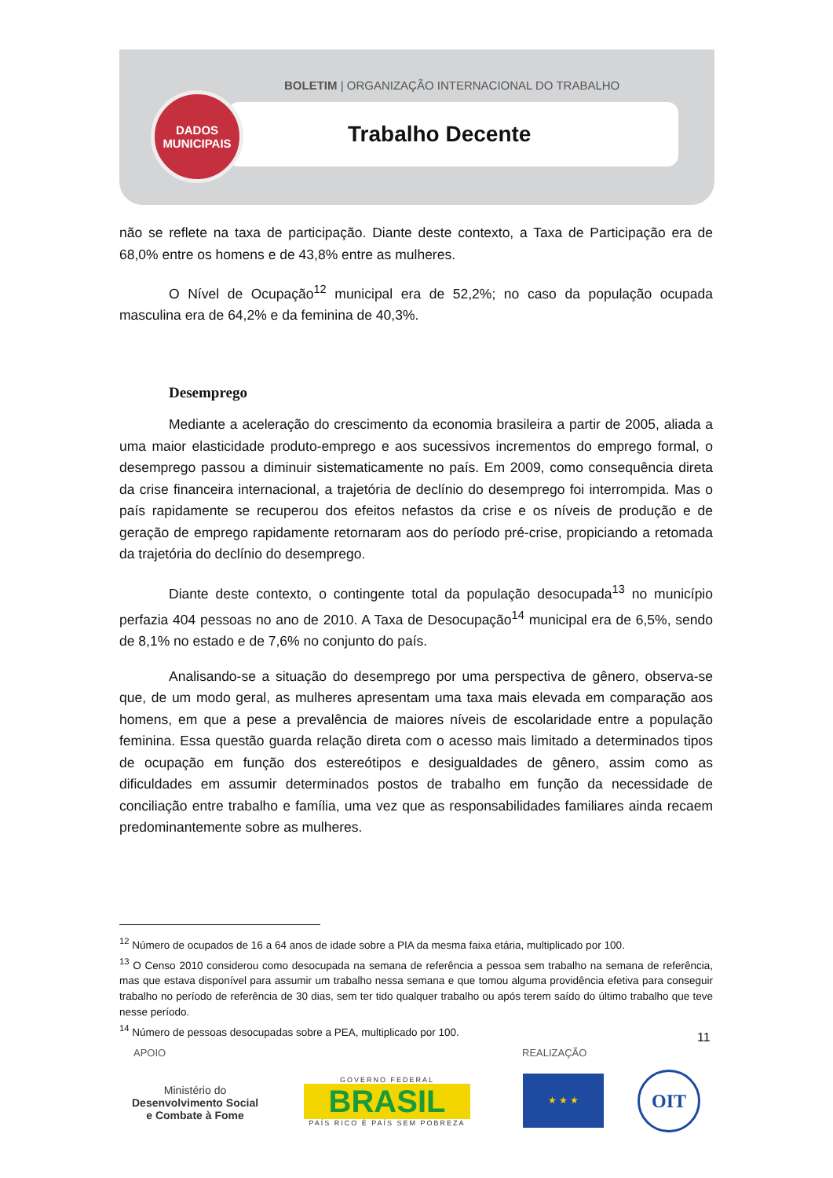BOLETIM | ORGANIZAÇÃO INTERNACIONAL DO TRABALHO
DADOS
MUNICIPAIS
Trabalho Decente
não se reflete na taxa de participação. Diante deste contexto, a Taxa de Participação era de 68,0% entre os homens e de 43,8% entre as mulheres.
O Nível de Ocupação<sup>12</sup> municipal era de 52,2%; no caso da população ocupada masculina era de 64,2% e da feminina de 40,3%.
Desemprego
Mediante a aceleração do crescimento da economia brasileira a partir de 2005, aliada a uma maior elasticidade produto-emprego e aos sucessivos incrementos do emprego formal, o desemprego passou a diminuir sistematicamente no país. Em 2009, como consequência direta da crise financeira internacional, a trajetória de declínio do desemprego foi interrompida. Mas o país rapidamente se recuperou dos efeitos nefastos da crise e os níveis de produção e de geração de emprego rapidamente retornaram aos do período pré-crise, propiciando a retomada da trajetória do declínio do desemprego.
Diante deste contexto, o contingente total da população desocupada<sup>13</sup> no município perfazia 404 pessoas no ano de 2010. A Taxa de Desocupação<sup>14</sup> municipal era de 6,5%, sendo de 8,1% no estado e de 7,6% no conjunto do país.
Analisando-se a situação do desemprego por uma perspectiva de gênero, observa-se que, de um modo geral, as mulheres apresentam uma taxa mais elevada em comparação aos homens, em que a pese a prevalência de maiores níveis de escolaridade entre a população feminina. Essa questão guarda relação direta com o acesso mais limitado a determinados tipos de ocupação em função dos estereótipos e desigualdades de gênero, assim como as dificuldades em assumir determinados postos de trabalho em função da necessidade de conciliação entre trabalho e família, uma vez que as responsabilidades familiares ainda recaem predominantemente sobre as mulheres.
<sup>12</sup> Número de ocupados de 16 a 64 anos de idade sobre a PIA da mesma faixa etária, multiplicado por 100.
<sup>13</sup> O Censo 2010 considerou como desocupada na semana de referência a pessoa sem trabalho na semana de referência, mas que estava disponível para assumir um trabalho nessa semana e que tomou alguma providência efetiva para conseguir trabalho no período de referência de 30 dias, sem ter tido qualquer trabalho ou após terem saído do último trabalho que teve nesse período.
<sup>14</sup> Número de pessoas desocupadas sobre a PEA, multiplicado por 100.
11
APOIO REALIZAÇÃO
Ministério do
Desenvolvimento Social
e Combate à Fome
GOVERNO FEDERAL
BRASIL
PAÍS RICO É PAÍS SEM POBREZA
★ ★ ★ OIT